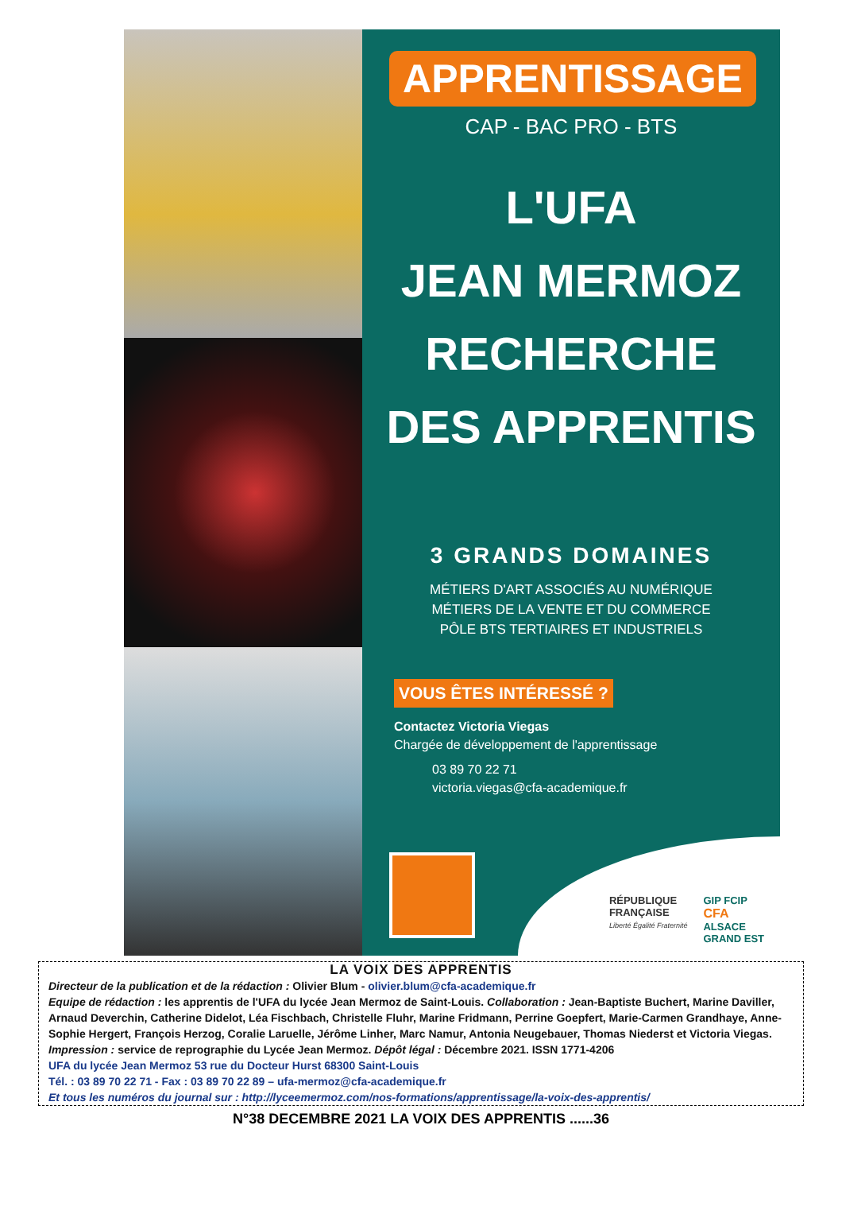APPRENTISSAGE
CAP - BAC PRO - BTS
L'UFA
JEAN MERMOZ
RECHERCHE
DES APPRENTIS
3 GRANDS DOMAINES
MÉTIERS D'ART ASSOCIÉS AU NUMÉRIQUE
MÉTIERS DE LA VENTE ET DU COMMERCE
PÔLE BTS TERTIAIRES ET INDUSTRIELS
VOUS ÊTES INTÉRESSÉ ?
Contactez Victoria Viegas
Chargée de développement de l'apprentissage
03 89 70 22 71
victoria.viegas@cfa-academique.fr
RÉPUBLIQUE
FRANÇAISE
Liberté Égalité Fraternité
GIP FCIP
CFA
ALSACE
GRAND EST
LA VOIX DES APPRENTIS
Directeur de la publication et de la rédaction : Olivier Blum - olivier.blum@cfa-academique.fr
Equipe de rédaction : les apprentis de l'UFA du lycée Jean Mermoz de Saint-Louis. Collaboration : Jean-Baptiste Buchert, Marine Daviller, Arnaud Deverchin, Catherine Didelot, Léa Fischbach, Christelle Fluhr, Marine Fridmann, Perrine Goepfert, Marie-Carmen Grandhaye, Anne-Sophie Hergert, François Herzog, Coralie Laruelle, Jérôme Linher, Marc Namur, Antonia Neugebauer, Thomas Niederst et Victoria Viegas.
Impression : service de reprographie du Lycée Jean Mermoz. Dépôt légal : Décembre 2021. ISSN 1771-4206
UFA du lycée Jean Mermoz 53 rue du Docteur Hurst 68300 Saint-Louis
Tél. : 03 89 70 22 71 - Fax : 03 89 70 22 89 – ufa-mermoz@cfa-academique.fr
Et tous les numéros du journal sur : http://lyceemermoz.com/nos-formations/apprentissage/la-voix-des-apprentis/
N°38 DECEMBRE 2021 LA VOIX DES APPRENTIS ......36